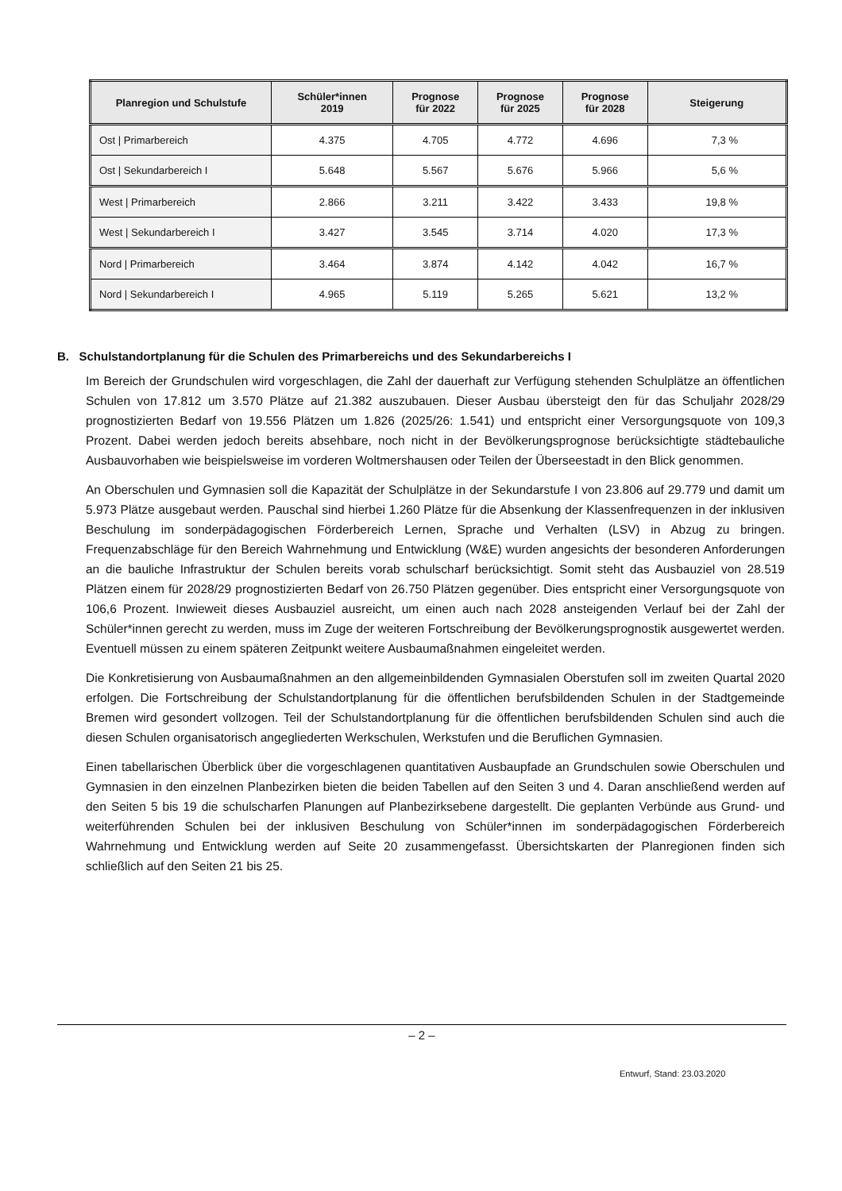| Planregion und Schulstufe | Schüler*innen 2019 | Prognose für 2022 | Prognose für 2025 | Prognose für 2028 | Steigerung |
| --- | --- | --- | --- | --- | --- |
| Ost / Primarbereich | 4.375 | 4.705 | 4.772 | 4.696 | 7,3 % |
| Ost / Sekundarbereich I | 5.648 | 5.567 | 5.676 | 5.966 | 5,6 % |
| West / Primarbereich | 2.866 | 3.211 | 3.422 | 3.433 | 19,8 % |
| West / Sekundarbereich I | 3.427 | 3.545 | 3.714 | 4.020 | 17,3 % |
| Nord / Primarbereich | 3.464 | 3.874 | 4.142 | 4.042 | 16,7 % |
| Nord / Sekundarbereich I | 4.965 | 5.119 | 5.265 | 5.621 | 13,2 % |
B. Schulstandortplanung für die Schulen des Primarbereichs und des Sekundarbereichs I
Im Bereich der Grundschulen wird vorgeschlagen, die Zahl der dauerhaft zur Verfügung stehenden Schulplätze an öffentlichen Schulen von 17.812 um 3.570 Plätze auf 21.382 auszubauen. Dieser Ausbau übersteigt den für das Schuljahr 2028/29 prognostizierten Bedarf von 19.556 Plätzen um 1.826 (2025/26: 1.541) und entspricht einer Versorgungsquote von 109,3 Prozent. Dabei werden jedoch bereits absehbare, noch nicht in der Bevölkerungsprognose berücksichtigte städtebauliche Ausbauvorhaben wie beispielsweise im vorderen Woltmershausen oder Teilen der Überseestadt in den Blick genommen.
An Oberschulen und Gymnasien soll die Kapazität der Schulplätze in der Sekundarstufe I von 23.806 auf 29.779 und damit um 5.973 Plätze ausgebaut werden. Pauschal sind hierbei 1.260 Plätze für die Absenkung der Klassenfrequenzen in der inklusiven Beschulung im sonderpädagogischen Förderbereich Lernen, Sprache und Verhalten (LSV) in Abzug zu bringen. Frequenzabschläge für den Bereich Wahrnehmung und Entwicklung (W&E) wurden angesichts der besonderen Anforderungen an die bauliche Infrastruktur der Schulen bereits vorab schulscharf berücksichtigt. Somit steht das Ausbauziel von 28.519 Plätzen einem für 2028/29 prognostizierten Bedarf von 26.750 Plätzen gegenüber. Dies entspricht einer Versorgungsquote von 106,6 Prozent. Inwieweit dieses Ausbauziel ausreicht, um einen auch nach 2028 ansteigenden Verlauf bei der Zahl der Schüler*innen gerecht zu werden, muss im Zuge der weiteren Fortschreibung der Bevölkerungsprognostik ausgewertet werden. Eventuell müssen zu einem späteren Zeitpunkt weitere Ausbaumaßnahmen eingeleitet werden.
Die Konkretisierung von Ausbaumaßnahmen an den allgemeinbildenden Gymnasialen Oberstufen soll im zweiten Quartal 2020 erfolgen. Die Fortschreibung der Schulstandortplanung für die öffentlichen berufsbildenden Schulen in der Stadtgemeinde Bremen wird gesondert vollzogen. Teil der Schulstandortplanung für die öffentlichen berufsbildenden Schulen sind auch die diesen Schulen organisatorisch angegliederten Werkschulen, Werkstufen und die Beruflichen Gymnasien.
Einen tabellarischen Überblick über die vorgeschlagenen quantitativen Ausbaupfade an Grundschulen sowie Oberschulen und Gymnasien in den einzelnen Planbezirken bieten die beiden Tabellen auf den Seiten 3 und 4. Daran anschließend werden auf den Seiten 5 bis 19 die schulscharfen Planungen auf Planbezirksebene dargestellt. Die geplanten Verbünde aus Grund- und weiterführenden Schulen bei der inklusiven Beschulung von Schüler*innen im sonderpädagogischen Förderbereich Wahrnehmung und Entwicklung werden auf Seite 20 zusammengefasst. Übersichtskarten der Planregionen finden sich schließlich auf den Seiten 21 bis 25.
– 2 –
Entwurf, Stand: 23.03.2020